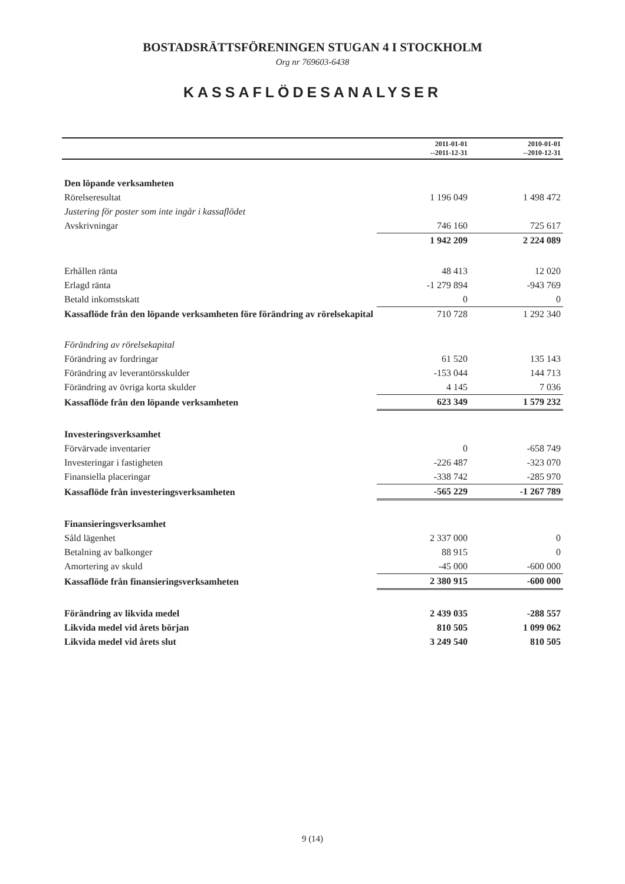BOSTADSRÄTTSFÖRENINGEN STUGAN 4 I STOCKHOLM
Org nr 769603-6438
KASSAFLÖDESANALYSER
| | 2011-01-01 --2011-12-31 | 2010-01-01 --2010-12-31 |
| Den löpande verksamheten | | |
| Rörelseresultat | 1 196 049 | 1 498 472 |
| Justering för poster som inte ingår i kassaflödet | | |
| Avskrivningar | 746 160 | 725 617 |
| | 1 942 209 | 2 224 089 |
| Erhållen ränta | 48 413 | 12 020 |
| Erlagd ränta | -1 279 894 | -943 769 |
| Betald inkomstskatt | 0 | 0 |
| Kassaflöde från den löpande verksamheten före förändring av rörelsekapital | 710 728 | 1 292 340 |
| Förändring av rörelsekapital | | |
| Förändring av fordringar | 61 520 | 135 143 |
| Förändring av leverantörsskulder | -153 044 | 144 713 |
| Förändring av övriga korta skulder | 4 145 | 7 036 |
| Kassaflöde från den löpande verksamheten | 623 349 | 1 579 232 |
| Investeringsverksamhet | | |
| Förvärvade inventarier | 0 | -658 749 |
| Investeringar i fastigheten | -226 487 | -323 070 |
| Finansiella placeringar | -338 742 | -285 970 |
| Kassaflöde från investeringsverksamheten | -565 229 | -1 267 789 |
| Finansieringsverksamhet | | |
| Såld lägenhet | 2 337 000 | 0 |
| Betalning av balkonger | 88 915 | 0 |
| Amortering av skuld | -45 000 | -600 000 |
| Kassaflöde från finansieringsverksamheten | 2 380 915 | -600 000 |
| Förändring av likvida medel | 2 439 035 | -288 557 |
| Likvida medel vid årets början | 810 505 | 1 099 062 |
| Likvida medel vid årets slut | 3 249 540 | 810 505 |
9 (14)